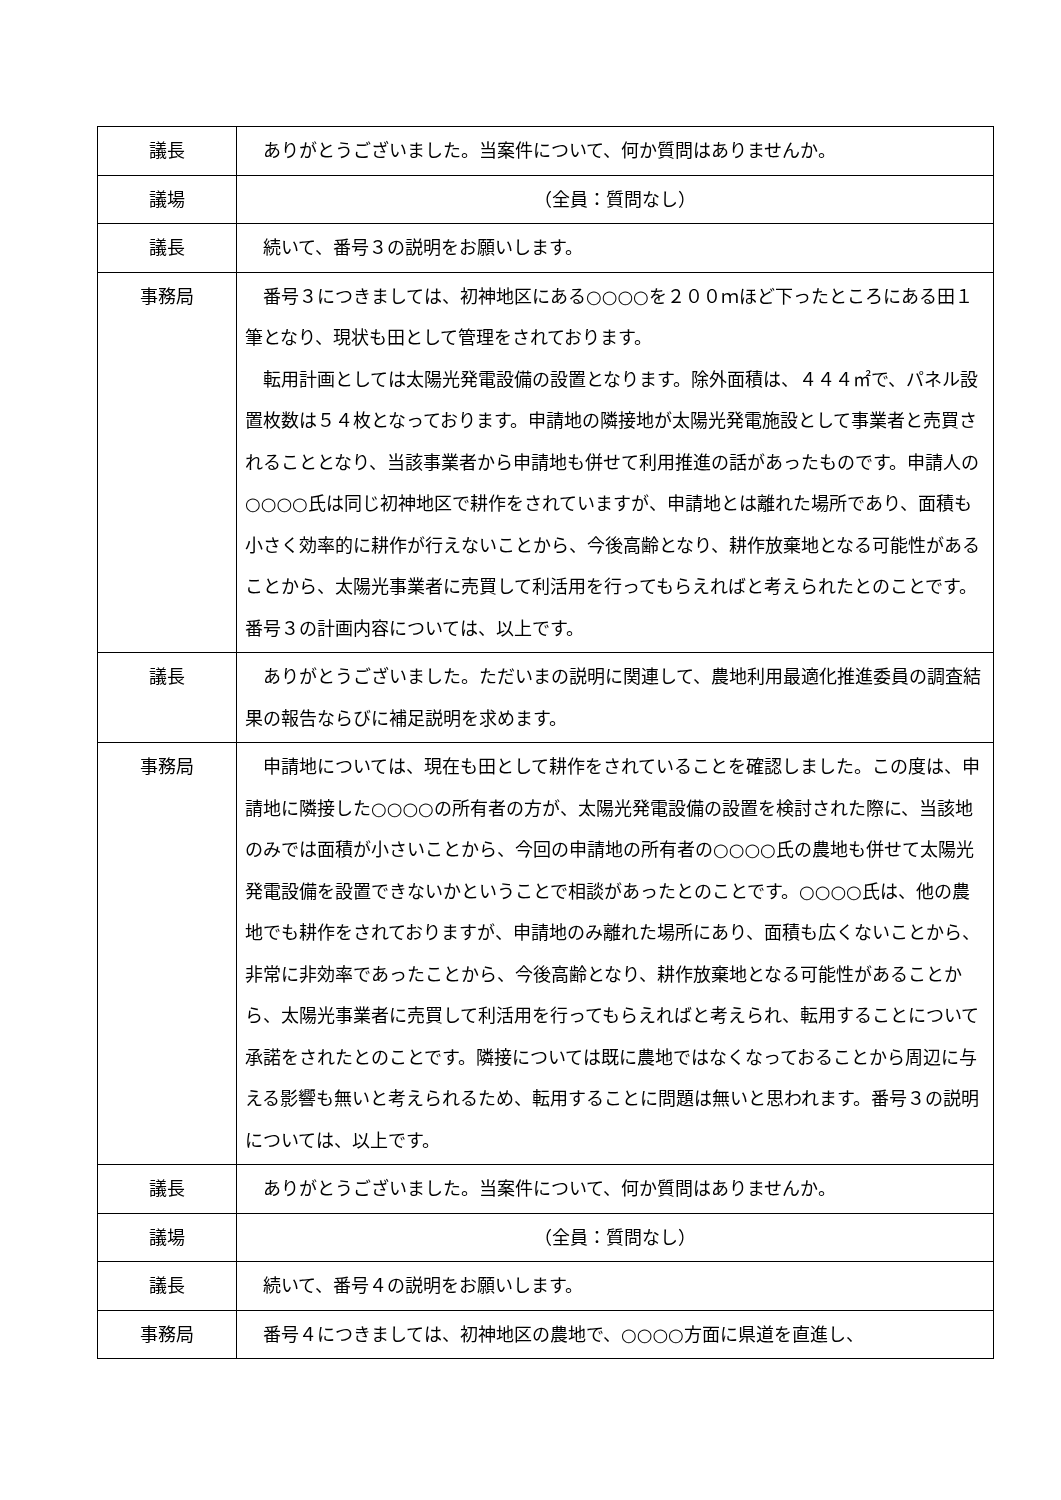| 議長 | ありがとうございました。当案件について、何か質問はありませんか。 |
| 議場 | （全員：質問なし） |
| 議長 | 続いて、番号３の説明をお願いします。 |
| 事務局 | 番号３につきましては、初神地区にある○○○○を２００ｍほど下ったところにある田１筆となり、現状も田として管理をされております。 転用計画としては太陽光発電設備の設置となります。除外面積は、４４４㎡で、パネル設置枚数は５４枚となっております。申請地の隣接地が太陽光発電施設として事業者と売買されることとなり、当該事業者から申請地も併せて利用推進の話があったものです。申請人の○○○○氏は同じ初神地区で耕作をされていますが、申請地とは離れた場所であり、面積も小さく効率的に耕作が行えないことから、今後高齢となり、耕作放棄地となる可能性があることから、太陽光事業者に売買して利活用を行ってもらえればと考えられたとのことです。番号３の計画内容については、以上です。 |
| 議長 | ありがとうございました。ただいまの説明に関連して、農地利用最適化推進委員の調査結果の報告ならびに補足説明を求めます。 |
| 事務局 | 申請地については、現在も田として耕作をされていることを確認しました。この度は、申請地に隣接した○○○○の所有者の方が、太陽光発電設備の設置を検討された際に、当該地のみでは面積が小さいことから、今回の申請地の所有者の○○○○氏の農地も併せて太陽光発電設備を設置できないかということで相談があったとのことです。○○○○氏は、他の農地でも耕作をされておりますが、申請地のみ離れた場所にあり、面積も広くないことから、非常に非効率であったことから、今後高齢となり、耕作放棄地となる可能性があることから、太陽光事業者に売買して利活用を行ってもらえればと考えられ、転用することについて承諾をされたとのことです。隣接については既に農地ではなくなっておることから周辺に与える影響も無いと考えられるため、転用することに問題は無いと思われます。番号３の説明については、以上です。 |
| 議長 | ありがとうございました。当案件について、何か質問はありませんか。 |
| 議場 | （全員：質問なし） |
| 議長 | 続いて、番号４の説明をお願いします。 |
| 事務局 | 番号４につきましては、初神地区の農地で、○○○○方面に県道を直進し、 |